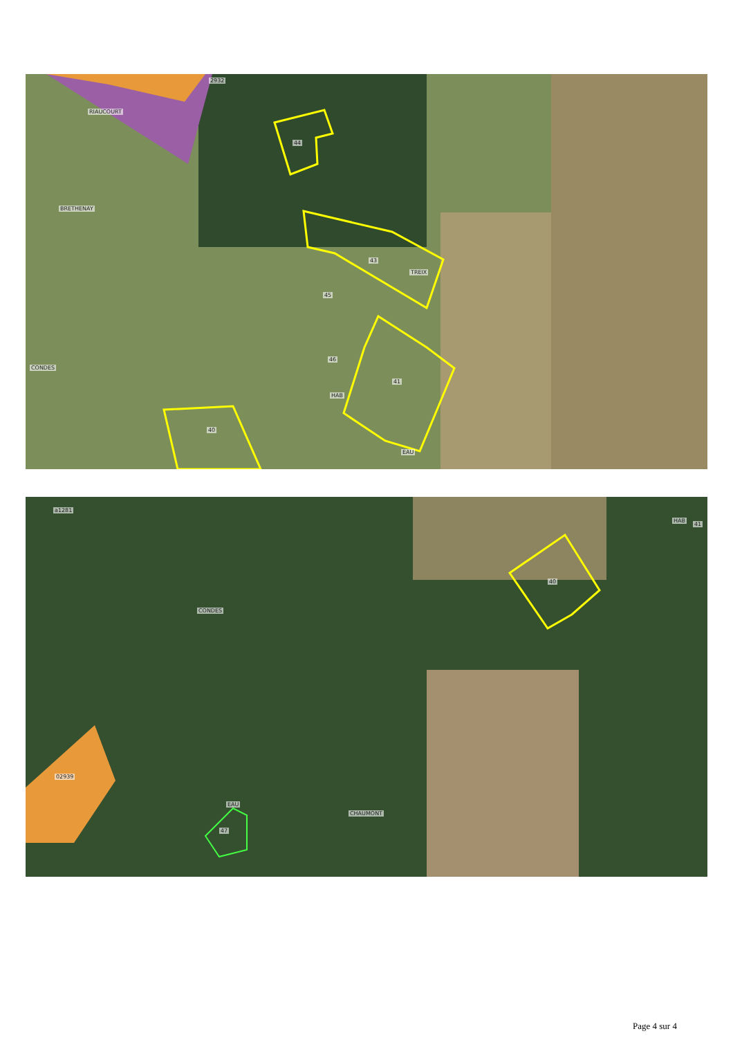2932
RIAUCOURT
44
BRETHENAY
43
TREIX
45
46
CONDES
41
HAB
40
EAU
a1281
HAB
41
40
CONDES
02939
EAU
47
CHAUMONT
Page 4 sur 4